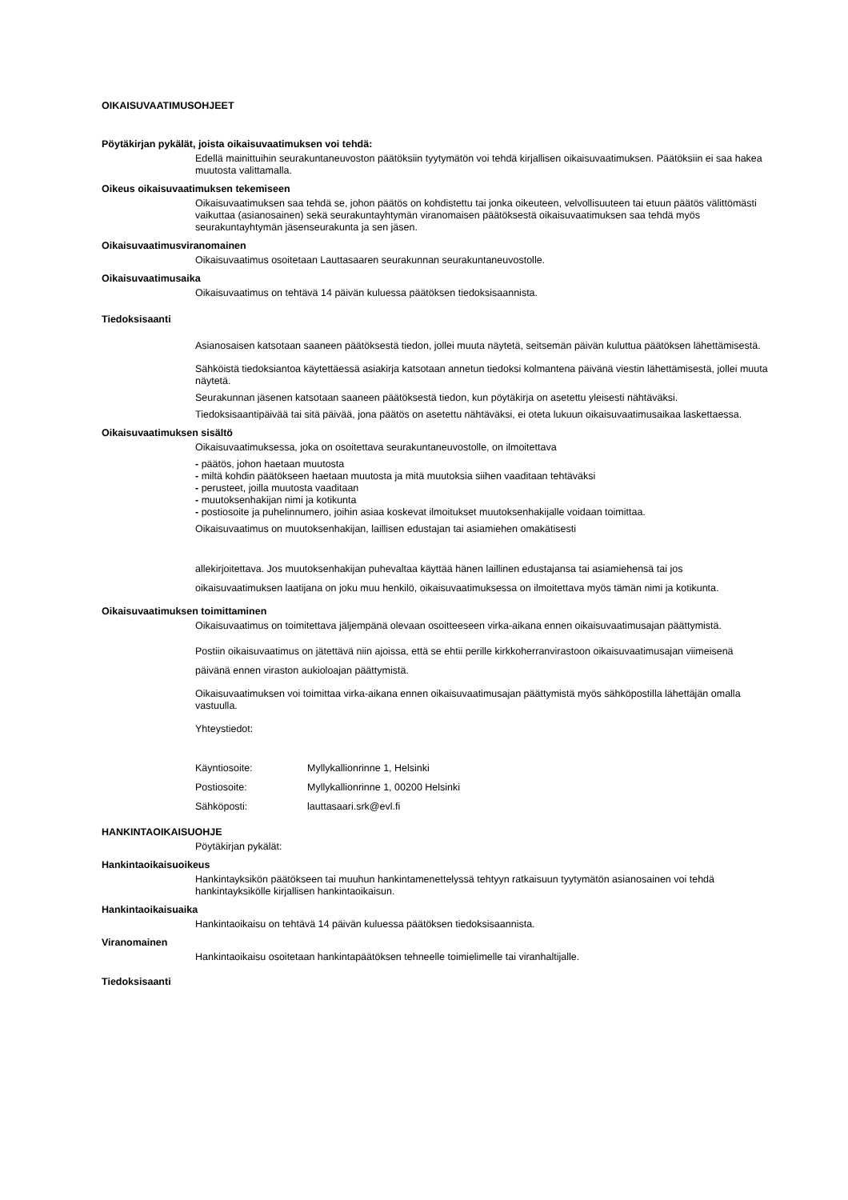OIKAISUVAATIMUSOHJEET
Pöytäkirjan pykälät, joista oikaisuvaatimuksen voi tehdä:
Edellä mainittuihin seurakuntaneuvoston päätöksiin tyytymätön voi tehdä kirjallisen oikaisuvaatimuksen. Päätöksiin ei saa hakea muutosta valittamalla.
Oikeus oikaisuvaatimuksen tekemiseen
Oikaisuvaatimuksen saa tehdä se, johon päätös on kohdistettu tai jonka oikeuteen, velvollisuuteen tai etuun päätös välittömästi vaikuttaa (asianosainen) sekä seurakuntayhtymän viranomaisen päätöksestä oikaisuvaatimuksen saa tehdä myös seurakuntayhtymän jäsenseurakunta ja sen jäsen.
Oikaisuvaatimusviranomainen
Oikaisuvaatimus osoitetaan Lauttasaaren seurakunnan seurakuntaneuvostolle.
Oikaisuvaatimusaika
Oikaisuvaatimus on tehtävä 14 päivän kuluessa päätöksen tiedoksisaannista.
Tiedoksisaanti
Asianosaisen katsotaan saaneen päätöksestä tiedon, jollei muuta näytetä, seitsemän päivän kuluttua päätöksen lähettämisestä.
Sähköistä tiedoksiantoa käytettäessä asiakirja katsotaan annetun tiedoksi kolmantena päivänä viestin lähettämisestä, jollei muuta näytetä.
Seurakunnan jäsenen katsotaan saaneen päätöksestä tiedon, kun pöytäkirja on asetettu yleisesti nähtäväksi.
Tiedoksisaantipäivää tai sitä päivää, jona päätös on asetettu nähtäväksi, ei oteta lukuun oikaisuvaatimusaikaa laskettaessa.
Oikaisuvaatimuksen sisältö
Oikaisuvaatimuksessa, joka on osoitettava seurakuntaneuvostolle, on ilmoitettava
- päätös, johon haetaan muutosta
- miltä kohdin päätökseen haetaan muutosta ja mitä muutoksia siihen vaaditaan tehtäväksi
- perusteet, joilla muutosta vaaditaan
- muutoksenhakijan nimi ja kotikunta
- postiosoite ja puhelinnumero, joihin asiaa koskevat ilmoitukset muutoksenhakijalle voidaan toimittaa.
Oikaisuvaatimus on muutoksenhakijan, laillisen edustajan tai asiamiehen omakätisesti
allekirjoitettava. Jos muutoksenhakijan puhevaltaa käyttää hänen laillinen edustajansa tai asiamiehensä tai jos oikaisuvaatimuksen laatijana on joku muu henkilö, oikaisuvaatimuksessa on ilmoitettava myös tämän nimi ja kotikunta.
Oikaisuvaatimuksen toimittaminen
Oikaisuvaatimus on toimitettava jäljempänä olevaan osoitteeseen virka-aikana ennen oikaisuvaatimusajan päättymistä.
Postiin oikaisuvaatimus on jätettävä niin ajoissa, että se ehtii perille kirkkoherranvirastoon oikaisuvaatimusajan viimeisenä päivänä ennen viraston aukioloajan päättymistä.
Oikaisuvaatimuksen voi toimittaa virka-aikana ennen oikaisuvaatimusajan päättymistä myös sähköpostilla lähettäjän omalla vastuulla.
Yhteystiedot:
| Käyntiosoite: | Myllykallionrinne 1, Helsinki |
| Postiosoite: | Myllykallionrinne 1, 00200 Helsinki |
| Sähköposti: | lauttasaari.srk@evl.fi |
HANKINTAOIKAISUOHJE
Pöytäkirjan pykälät:
Hankintaoikaisuoikeus
Hankintayksikön päätökseen tai muuhun hankintamenettelyssä tehtyyn ratkaisuun tyytymätön asianosainen voi tehdä hankintayksikölle kirjallisen hankintaoikaisun.
Hankintaoikaisuaika
Hankintaoikaisu on tehtävä 14 päivän kuluessa päätöksen tiedoksisaannista.
Viranomainen
Hankintaoikaisu osoitetaan hankintapäätöksen tehneelle toimielimelle tai viranhaltijalle.
Tiedoksisaanti